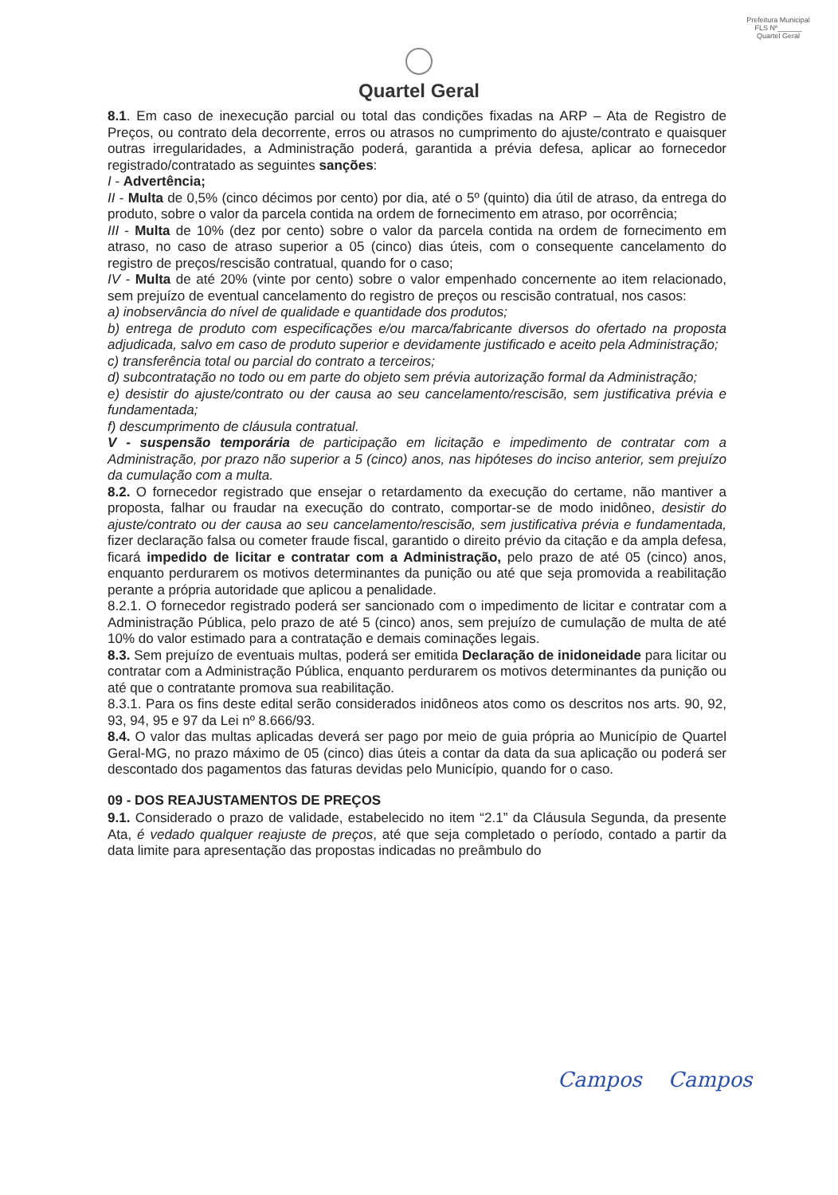Prefeitura Municipal
FLS Nº______
Quartel Geral
Quartel Geral
8.1. Em caso de inexecução parcial ou total das condições fixadas na ARP – Ata de Registro de Preços, ou contrato dela decorrente, erros ou atrasos no cumprimento do ajuste/contrato e quaisquer outras irregularidades, a Administração poderá, garantida a prévia defesa, aplicar ao fornecedor registrado/contratado as seguintes sanções:
I - Advertência;
II - Multa de 0,5% (cinco décimos por cento) por dia, até o 5º (quinto) dia útil de atraso, da entrega do produto, sobre o valor da parcela contida na ordem de fornecimento em atraso, por ocorrência;
III - Multa de 10% (dez por cento) sobre o valor da parcela contida na ordem de fornecimento em atraso, no caso de atraso superior a 05 (cinco) dias úteis, com o consequente cancelamento do registro de preços/rescisão contratual, quando for o caso;
IV - Multa de até 20% (vinte por cento) sobre o valor empenhado concernente ao item relacionado, sem prejuízo de eventual cancelamento do registro de preços ou rescisão contratual, nos casos:
a) inobservância do nível de qualidade e quantidade dos produtos;
b) entrega de produto com especificações e/ou marca/fabricante diversos do ofertado na proposta adjudicada, salvo em caso de produto superior e devidamente justificado e aceito pela Administração;
c) transferência total ou parcial do contrato a terceiros;
d) subcontratação no todo ou em parte do objeto sem prévia autorização formal da Administração;
e) desistir do ajuste/contrato ou der causa ao seu cancelamento/rescisão, sem justificativa prévia e fundamentada;
f) descumprimento de cláusula contratual.
V - suspensão temporária de participação em licitação e impedimento de contratar com a Administração, por prazo não superior a 5 (cinco) anos, nas hipóteses do inciso anterior, sem prejuízo da cumulação com a multa.
8.2. O fornecedor registrado que ensejar o retardamento da execução do certame, não mantiver a proposta, falhar ou fraudar na execução do contrato, comportar-se de modo inidôneo, desistir do ajuste/contrato ou der causa ao seu cancelamento/rescisão, sem justificativa prévia e fundamentada, fizer declaração falsa ou cometer fraude fiscal, garantido o direito prévio da citação e da ampla defesa, ficará impedido de licitar e contratar com a Administração, pelo prazo de até 05 (cinco) anos, enquanto perdurarem os motivos determinantes da punição ou até que seja promovida a reabilitação perante a própria autoridade que aplicou a penalidade.
8.2.1. O fornecedor registrado poderá ser sancionado com o impedimento de licitar e contratar com a Administração Pública, pelo prazo de até 5 (cinco) anos, sem prejuízo de cumulação de multa de até 10% do valor estimado para a contratação e demais cominações legais.
8.3. Sem prejuízo de eventuais multas, poderá ser emitida Declaração de inidoneidade para licitar ou contratar com a Administração Pública, enquanto perdurarem os motivos determinantes da punição ou até que o contratante promova sua reabilitação.
8.3.1. Para os fins deste edital serão considerados inidôneos atos como os descritos nos arts. 90, 92, 93, 94, 95 e 97 da Lei nº 8.666/93.
8.4. O valor das multas aplicadas deverá ser pago por meio de guia própria ao Município de Quartel Geral-MG, no prazo máximo de 05 (cinco) dias úteis a contar da data da sua aplicação ou poderá ser descontado dos pagamentos das faturas devidas pelo Município, quando for o caso.
09 - DOS REAJUSTAMENTOS DE PREÇOS
9.1. Considerado o prazo de validade, estabelecido no item “2.1” da Cláusula Segunda, da presente Ata, é vedado qualquer reajuste de preços, até que seja completado o período, contado a partir da data limite para apresentação das propostas indicadas no preâmbulo do
Campos Campos